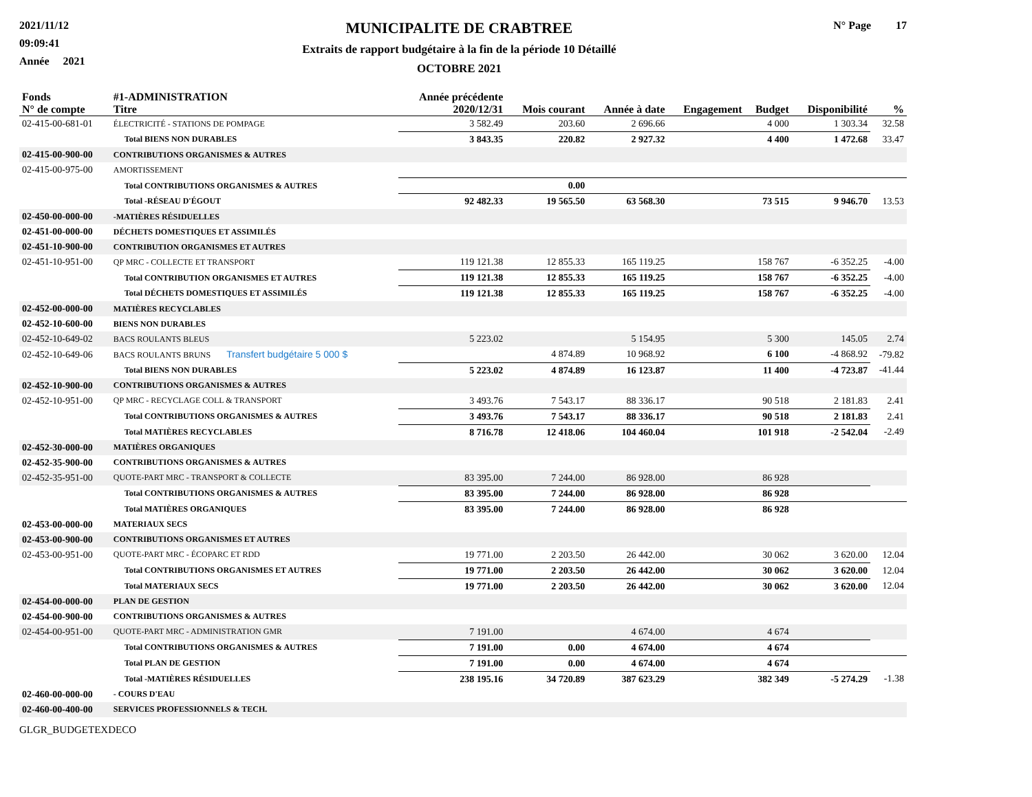2021/11/12
09:09:41
Année 2021
MUNICIPALITE DE CRABTREE
Extraits de rapport budgétaire à la fin de la période 10 Détaillé
OCTOBRE 2021
N° Page 17
| Fonds N° de compte | #1-ADMINISTRATION Titre | Année précédente 2020/12/31 | Mois courant | Année à date | Engagement | Budget | Disponibilité | % |
| --- | --- | --- | --- | --- | --- | --- | --- | --- |
| 02-415-00-681-01 | ÉLECTRICITÉ - STATIONS DE POMPAGE | 3 582.49 | 203.60 | 2 696.66 | | 4 000 | 1 303.34 | 32.58 |
| | Total BIENS NON DURABLES | 3 843.35 | 220.82 | 2 927.32 | | 4 400 | 1 472.68 | 33.47 |
| 02-415-00-900-00 | CONTRIBUTIONS ORGANISMES & AUTRES | | | | | | | |
| 02-415-00-975-00 | AMORTISSEMENT | | | | | | | |
| | Total CONTRIBUTIONS ORGANISMES & AUTRES | | 0.00 | | | | | |
| | Total -RÉSEAU D'ÉGOUT | 92 482.33 | 19 565.50 | 63 568.30 | | 73 515 | 9 946.70 | 13.53 |
| 02-450-00-000-00 | -MATIÈRES RÉSIDUELLES | | | | | | | |
| 02-451-00-000-00 | DÉCHETS DOMESTIQUES ET ASSIMILÉS | | | | | | | |
| 02-451-10-900-00 | CONTRIBUTION ORGANISMES ET AUTRES | | | | | | | |
| 02-451-10-951-00 | QP MRC - COLLECTE ET TRANSPORT | 119 121.38 | 12 855.33 | 165 119.25 | | 158 767 | -6 352.25 | -4.00 |
| | Total CONTRIBUTION ORGANISMES ET AUTRES | 119 121.38 | 12 855.33 | 165 119.25 | | 158 767 | -6 352.25 | -4.00 |
| | Total DÉCHETS DOMESTIQUES ET ASSIMILÉS | 119 121.38 | 12 855.33 | 165 119.25 | | 158 767 | -6 352.25 | -4.00 |
| 02-452-00-000-00 | MATIÈRES RECYCLABLES | | | | | | | |
| 02-452-10-600-00 | BIENS NON DURABLES | | | | | | | |
| 02-452-10-649-02 | BACS ROULANTS BLEUS | 5 223.02 | | 5 154.95 | | 5 300 | 145.05 | 2.74 |
| 02-452-10-649-06 | BACS ROULANTS BRUNS Transfert budgétaire 5 000 $ | | 4 874.89 | 10 968.92 | | 6 100 | -4 868.92 | -79.82 |
| | Total BIENS NON DURABLES | 5 223.02 | 4 874.89 | 16 123.87 | | 11 400 | -4 723.87 | -41.44 |
| 02-452-10-900-00 | CONTRIBUTIONS ORGANISMES & AUTRES | | | | | | | |
| 02-452-10-951-00 | QP MRC - RECYCLAGE COLL & TRANSPORT | 3 493.76 | 7 543.17 | 88 336.17 | | 90 518 | 2 181.83 | 2.41 |
| | Total CONTRIBUTIONS ORGANISMES & AUTRES | 3 493.76 | 7 543.17 | 88 336.17 | | 90 518 | 2 181.83 | 2.41 |
| | Total MATIÈRES RECYCLABLES | 8 716.78 | 12 418.06 | 104 460.04 | | 101 918 | -2 542.04 | -2.49 |
| 02-452-30-000-00 | MATIÈRES ORGANIQUES | | | | | | | |
| 02-452-35-900-00 | CONTRIBUTIONS ORGANISMES & AUTRES | | | | | | | |
| 02-452-35-951-00 | QUOTE-PART MRC - TRANSPORT & COLLECTE | 83 395.00 | 7 244.00 | 86 928.00 | | 86 928 | | |
| | Total CONTRIBUTIONS ORGANISMES & AUTRES | 83 395.00 | 7 244.00 | 86 928.00 | | 86 928 | | |
| | Total MATIÈRES ORGANIQUES | 83 395.00 | 7 244.00 | 86 928.00 | | 86 928 | | |
| 02-453-00-000-00 | MATERIAUX SECS | | | | | | | |
| 02-453-00-900-00 | CONTRIBUTIONS ORGANISMES ET AUTRES | | | | | | | |
| 02-453-00-951-00 | QUOTE-PART MRC - ÉCOPARC ET RDD | 19 771.00 | 2 203.50 | 26 442.00 | | 30 062 | 3 620.00 | 12.04 |
| | Total CONTRIBUTIONS ORGANISMES ET AUTRES | 19 771.00 | 2 203.50 | 26 442.00 | | 30 062 | 3 620.00 | 12.04 |
| | Total MATERIAUX SECS | 19 771.00 | 2 203.50 | 26 442.00 | | 30 062 | 3 620.00 | 12.04 |
| 02-454-00-000-00 | PLAN DE GESTION | | | | | | | |
| 02-454-00-900-00 | CONTRIBUTIONS ORGANISMES & AUTRES | | | | | | | |
| 02-454-00-951-00 | QUOTE-PART MRC - ADMINISTRATION GMR | 7 191.00 | | 4 674.00 | | 4 674 | | |
| | Total CONTRIBUTIONS ORGANISMES & AUTRES | 7 191.00 | 0.00 | 4 674.00 | | 4 674 | | |
| | Total PLAN DE GESTION | 7 191.00 | 0.00 | 4 674.00 | | 4 674 | | |
| | Total -MATIÈRES RÉSIDUELLES | 238 195.16 | 34 720.89 | 387 623.29 | | 382 349 | -5 274.29 | -1.38 |
| 02-460-00-000-00 | - COURS D'EAU | | | | | | | |
| 02-460-00-400-00 | SERVICES PROFESSIONNELS & TECH. | | | | | | | |
GLGR_BUDGETEXDECO